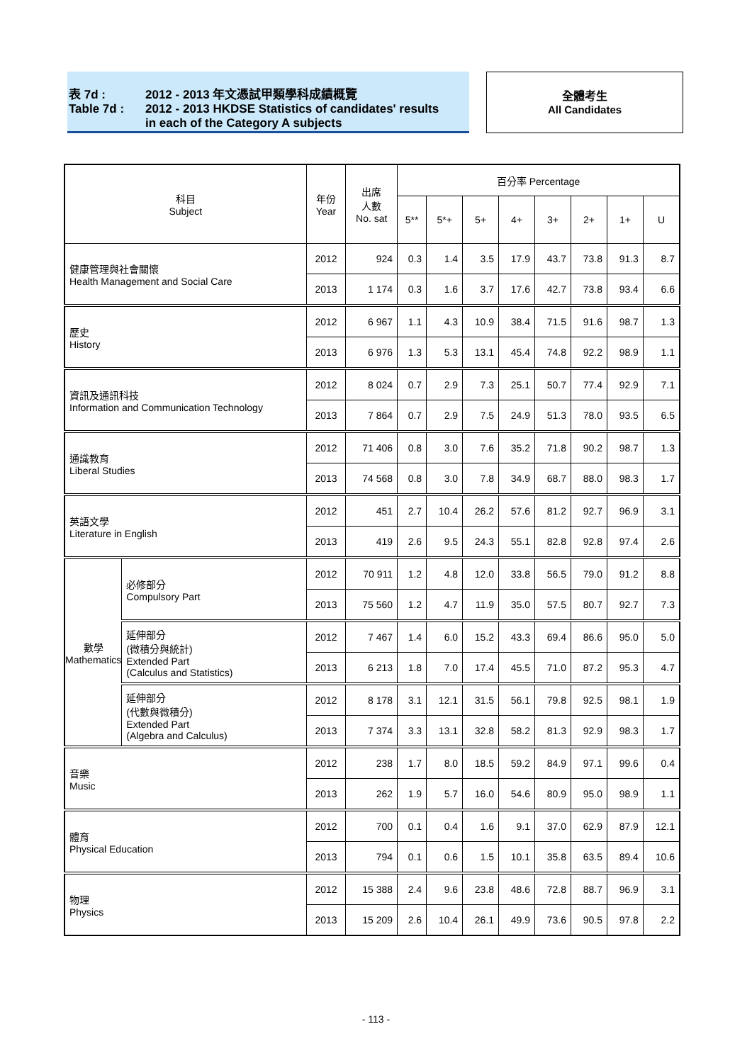表 7d : 2012 - 2013 年文憑試甲類學科成績概覽
Table 7d : 2012 - 2013 HKDSE Statistics of candidates' results
in each of the Category A subjects
全體考生
All Candidates
| 科目 Subject | | 年份 Year | 出席 人數 No. sat | 百分率 Percentage | | | | | | | |
| --- | --- | --- | --- | --- | --- | --- | --- | --- | --- | --- | --- |
| | | | | 5** | 5*+ | 5+ | 4+ | 3+ | 2+ | 1+ | U |
| 健康管理與社會關懷 Health Management and Social Care | | 2012 | 924 | 0.3 | 1.4 | 3.5 | 17.9 | 43.7 | 73.8 | 91.3 | 8.7 |
| | | 2013 | 1 174 | 0.3 | 1.6 | 3.7 | 17.6 | 42.7 | 73.8 | 93.4 | 6.6 |
| 歷史 History | | 2012 | 6 967 | 1.1 | 4.3 | 10.9 | 38.4 | 71.5 | 91.6 | 98.7 | 1.3 |
| | | 2013 | 6 976 | 1.3 | 5.3 | 13.1 | 45.4 | 74.8 | 92.2 | 98.9 | 1.1 |
| 資訊及通訊科技 Information and Communication Technology | | 2012 | 8 024 | 0.7 | 2.9 | 7.3 | 25.1 | 50.7 | 77.4 | 92.9 | 7.1 |
| | | 2013 | 7 864 | 0.7 | 2.9 | 7.5 | 24.9 | 51.3 | 78.0 | 93.5 | 6.5 |
| 通識教育 Liberal Studies | | 2012 | 71 406 | 0.8 | 3.0 | 7.6 | 35.2 | 71.8 | 90.2 | 98.7 | 1.3 |
| | | 2013 | 74 568 | 0.8 | 3.0 | 7.8 | 34.9 | 68.7 | 88.0 | 98.3 | 1.7 |
| 英語文學 Literature in English | | 2012 | 451 | 2.7 | 10.4 | 26.2 | 57.6 | 81.2 | 92.7 | 96.9 | 3.1 |
| | | 2013 | 419 | 2.6 | 9.5 | 24.3 | 55.1 | 82.8 | 92.8 | 97.4 | 2.6 |
| 數學 Mathematics | 必修部分 Compulsory Part | 2012 | 70 911 | 1.2 | 4.8 | 12.0 | 33.8 | 56.5 | 79.0 | 91.2 | 8.8 |
| | | 2013 | 75 560 | 1.2 | 4.7 | 11.9 | 35.0 | 57.5 | 80.7 | 92.7 | 7.3 |
| | 延伸部分 (微積分與統計) Extended Part (Calculus and Statistics) | 2012 | 7 467 | 1.4 | 6.0 | 15.2 | 43.3 | 69.4 | 86.6 | 95.0 | 5.0 |
| | | 2013 | 6 213 | 1.8 | 7.0 | 17.4 | 45.5 | 71.0 | 87.2 | 95.3 | 4.7 |
| | 延伸部分 (代數與微積分) Extended Part (Algebra and Calculus) | 2012 | 8 178 | 3.1 | 12.1 | 31.5 | 56.1 | 79.8 | 92.5 | 98.1 | 1.9 |
| | | 2013 | 7 374 | 3.3 | 13.1 | 32.8 | 58.2 | 81.3 | 92.9 | 98.3 | 1.7 |
| 音樂 Music | | 2012 | 238 | 1.7 | 8.0 | 18.5 | 59.2 | 84.9 | 97.1 | 99.6 | 0.4 |
| | | 2013 | 262 | 1.9 | 5.7 | 16.0 | 54.6 | 80.9 | 95.0 | 98.9 | 1.1 |
| 體育 Physical Education | | 2012 | 700 | 0.1 | 0.4 | 1.6 | 9.1 | 37.0 | 62.9 | 87.9 | 12.1 |
| | | 2013 | 794 | 0.1 | 0.6 | 1.5 | 10.1 | 35.8 | 63.5 | 89.4 | 10.6 |
| 物理 Physics | | 2012 | 15 388 | 2.4 | 9.6 | 23.8 | 48.6 | 72.8 | 88.7 | 96.9 | 3.1 |
| | | 2013 | 15 209 | 2.6 | 10.4 | 26.1 | 49.9 | 73.6 | 90.5 | 97.8 | 2.2 |
- 113 -